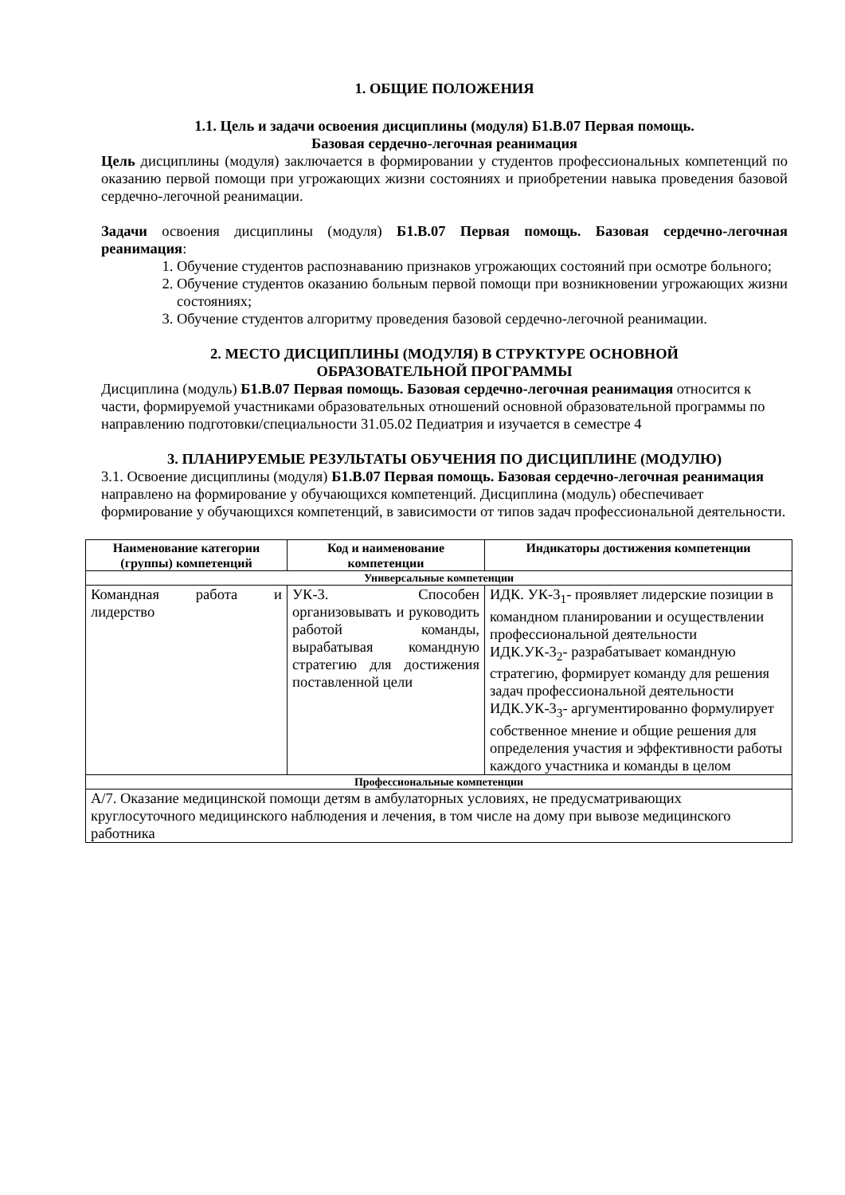1. ОБЩИЕ ПОЛОЖЕНИЯ
1.1. Цель и задачи освоения дисциплины (модуля) Б1.В.07 Первая помощь.
Базовая сердечно-легочная реанимация
Цель дисциплины (модуля) заключается в формировании у студентов профессиональных компетенций по оказанию первой помощи при угрожающих жизни состояниях и приобретении навыка проведения базовой сердечно-легочной реанимации.
Задачи освоения дисциплины (модуля) Б1.В.07 Первая помощь. Базовая сердечно-легочная реанимация:
1. Обучение студентов распознаванию признаков угрожающих состояний при осмотре больного;
2. Обучение студентов оказанию больным первой помощи при возникновении угрожающих жизни состояниях;
3. Обучение студентов алгоритму проведения базовой сердечно-легочной реанимации.
2. МЕСТО ДИСЦИПЛИНЫ (МОДУЛЯ) В СТРУКТУРЕ ОСНОВНОЙ
ОБРАЗОВАТЕЛЬНОЙ ПРОГРАММЫ
Дисциплина (модуль) Б1.В.07 Первая помощь. Базовая сердечно-легочная реанимация относится к части, формируемой участниками образовательных отношений основной образовательной программы по направлению подготовки/специальности 31.05.02 Педиатрия и изучается в семестре 4
3. ПЛАНИРУЕМЫЕ РЕЗУЛЬТАТЫ ОБУЧЕНИЯ ПО ДИСЦИПЛИНЕ (МОДУЛЮ)
3.1. Освоение дисциплины (модуля) Б1.В.07 Первая помощь. Базовая сердечно-легочная реанимация направлено на формирование у обучающихся компетенций. Дисциплина (модуль) обеспечивает формирование у обучающихся компетенций, в зависимости от типов задач профессиональной деятельности.
| Наименование категории (группы) компетенций | Код и наименование компетенции | Индикаторы достижения компетенции |
| --- | --- | --- |
| Универсальные компетенции | | |
| Командная работа и лидерство | УК-3. Способен организовывать и руководить работой команды, вырабатывая командную стратегию для достижения поставленной цели | ИДК. УК-3<sub>1</sub>- проявляет лидерские позиции в командном планировании и осуществлении профессиональной деятельности ИДК.УК-3<sub>2</sub>- разрабатывает командную стратегию, формирует команду для решения задач профессиональной деятельности ИДК.УК-3<sub>3</sub>- аргументированно формулирует собственное мнение и общие решения для определения участия и эффективности работы каждого участника и команды в целом |
| Профессиональные компетенции | | |
| А/7. Оказание медицинской помощи детям в амбулаторных условиях, не предусматривающих круглосуточного медицинского наблюдения и лечения, в том числе на дому при вывозе медицинского работника | | |